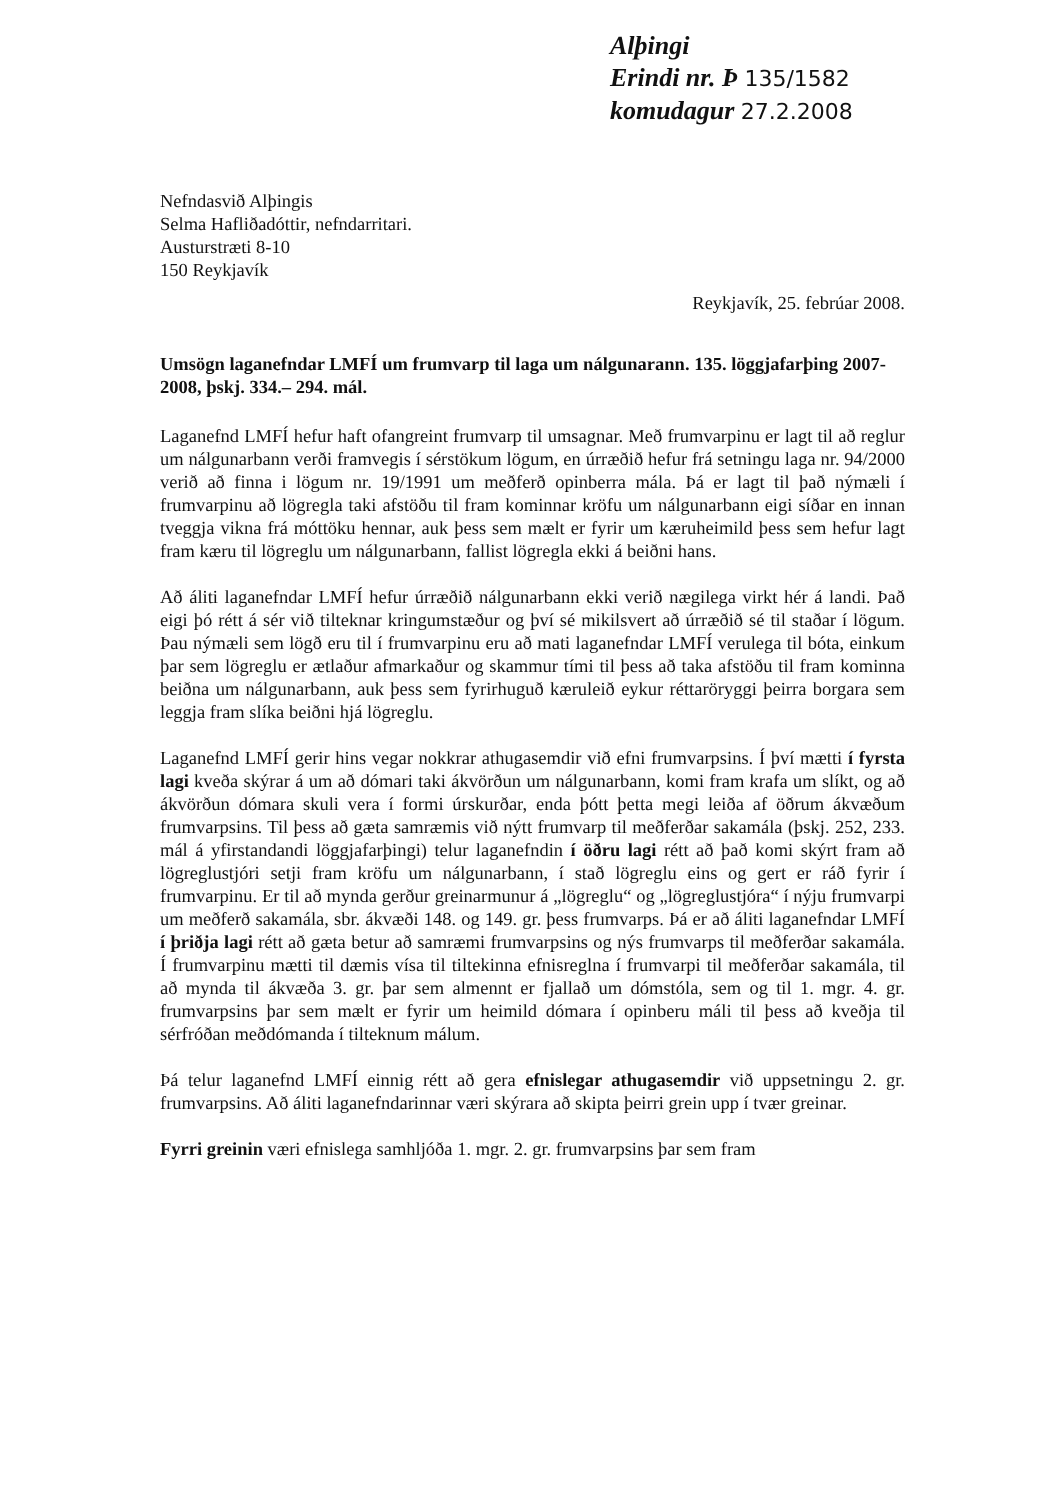Alþingi
Erindi nr. Þ 135/1582
komudagur 27.2.2008
Nefndasvið Alþingis
Selma Hafliðadóttir, nefndarritari.
Austurstræti 8-10
150 Reykjavík
Reykjavík, 25. febrúar 2008.
Umsögn laganefndar LMFÍ um frumvarp til laga um nálgunarann. 135. löggjafarþing 2007-2008, þskj. 334.– 294. mál.
Laganefnd LMFÍ hefur haft ofangreint frumvarp til umsagnar. Með frumvarpinu er lagt til að reglur um nálgunarbann verði framvegis í sérstökum lögum, en úrræðið hefur frá setningu laga nr. 94/2000 verið að finna i lögum nr. 19/1991 um meðferð opinberra mála. Þá er lagt til það nýmæli í frumvarpinu að lögregla taki afstöðu til fram kominnar kröfu um nálgunarbann eigi síðar en innan tveggja vikna frá móttöku hennar, auk þess sem mælt er fyrir um kæruheimild þess sem hefur lagt fram kæru til lögreglu um nálgunarbann, fallist lögregla ekki á beiðni hans.
Að áliti laganefndar LMFÍ hefur úrræðið nálgunarbann ekki verið nægilega virkt hér á landi. Það eigi þó rétt á sér við tilteknar kringumstæður og því sé mikilsvert að úrræðið sé til staðar í lögum. Þau nýmæli sem lögð eru til í frumvarpinu eru að mati laganefndar LMFÍ verulega til bóta, einkum þar sem lögreglu er ætlaður afmarkaður og skammur tími til þess að taka afstöðu til fram kominna beiðna um nálgunarbann, auk þess sem fyrirhuguð kæruleið eykur réttaröryggi þeirra borgara sem leggja fram slíka beiðni hjá lögreglu.
Laganefnd LMFÍ gerir hins vegar nokkrar athugasemdir við efni frumvarpsins. Í því mætti í fyrsta lagi kveða skýrar á um að dómari taki ákvörðun um nálgunarbann, komi fram krafa um slíkt, og að ákvörðun dómara skuli vera í formi úrskurðar, enda þótt þetta megi leiða af öðrum ákvæðum frumvarpsins. Til þess að gæta samræmis við nýtt frumvarp til meðferðar sakamála (þskj. 252, 233. mál á yfirstandandi löggjafarþingi) telur laganefndin í öðru lagi rétt að það komi skýrt fram að lögreglustjóri setji fram kröfu um nálgunarbann, í stað lögreglu eins og gert er ráð fyrir í frumvarpinu. Er til að mynda gerður greinarmunur á „lögreglu“ og „lögreglustjóra“ í nýju frumvarpi um meðferð sakamála, sbr. ákvæði 148. og 149. gr. þess frumvarps. Þá er að áliti laganefndar LMFÍ í þriðja lagi rétt að gæta betur að samræmi frumvarpsins og nýs frumvarps til meðferðar sakamála. Í frumvarpinu mætti til dæmis vísa til tiltekinna efnisreglna í frumvarpi til meðferðar sakamála, til að mynda til ákvæða 3. gr. þar sem almennt er fjallað um dómstóla, sem og til 1. mgr. 4. gr. frumvarpsins þar sem mælt er fyrir um heimild dómara í opinberu máli til þess að kveðja til sérfróðan meðdómanda í tilteknum málum.
Þá telur laganefnd LMFÍ einnig rétt að gera efnislegar athugasemdir við uppsetningu 2. gr. frumvarpsins. Að áliti laganefndarinnar væri skýrara að skipta þeirri grein upp í tvær greinar.
Fyrri greinin væri efnislega samhljóða 1. mgr. 2. gr. frumvarpsins þar sem fram